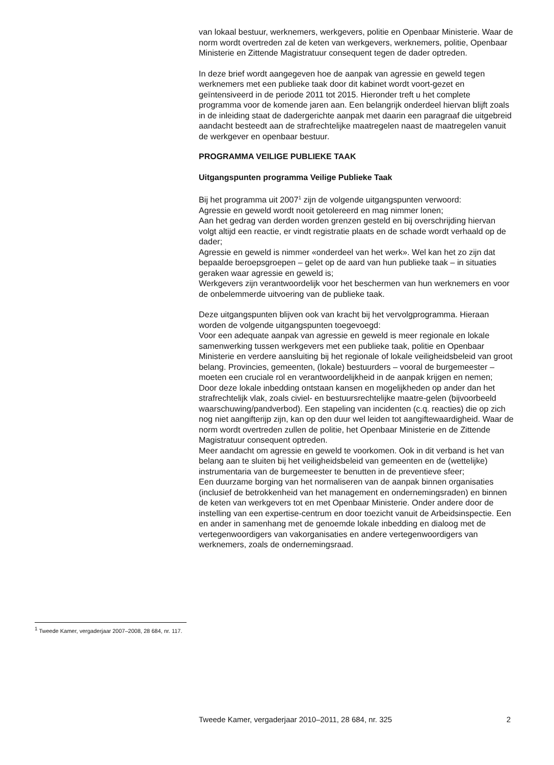van lokaal bestuur, werknemers, werkgevers, politie en Openbaar Ministerie. Waar de norm wordt overtreden zal de keten van werkgevers, werknemers, politie, Openbaar Ministerie en Zittende Magistratuur consequent tegen de dader optreden.
In deze brief wordt aangegeven hoe de aanpak van agressie en geweld tegen werknemers met een publieke taak door dit kabinet wordt voort-gezet en geïntensiveerd in de periode 2011 tot 2015. Hieronder treft u het complete programma voor de komende jaren aan. Een belangrijk onderdeel hiervan blijft zoals in de inleiding staat de dadergerichte aanpak met daarin een paragraaf die uitgebreid aandacht besteedt aan de strafrechtelijke maatregelen naast de maatregelen vanuit de werkgever en openbaar bestuur.
PROGRAMMA VEILIGE PUBLIEKE TAAK
Uitgangspunten programma Veilige Publieke Taak
Bij het programma uit 2007<sup>1</sup> zijn de volgende uitgangspunten verwoord:
Agressie en geweld wordt nooit getolereerd en mag nimmer lonen;
Aan het gedrag van derden worden grenzen gesteld en bij overschrijding hiervan volgt altijd een reactie, er vindt registratie plaats en de schade wordt verhaald op de dader;
Agressie en geweld is nimmer «onderdeel van het werk». Wel kan het zo zijn dat bepaalde beroepsgroepen – gelet op de aard van hun publieke taak – in situaties geraken waar agressie en geweld is;
Werkgevers zijn verantwoordelijk voor het beschermen van hun werknemers en voor de onbelemmerde uitvoering van de publieke taak.
Deze uitgangspunten blijven ook van kracht bij het vervolgprogramma. Hieraan worden de volgende uitgangspunten toegevoegd:
Voor een adequate aanpak van agressie en geweld is meer regionale en lokale samenwerking tussen werkgevers met een publieke taak, politie en Openbaar Ministerie en verdere aansluiting bij het regionale of lokale veiligheidsbeleid van groot belang. Provincies, gemeenten, (lokale) bestuurders – vooral de burgemeester – moeten een cruciale rol en verantwoordelijkheid in de aanpak krijgen en nemen;
Door deze lokale inbedding ontstaan kansen en mogelijkheden op ander dan het strafrechtelijk vlak, zoals civiel- en bestuursrechtelijke maatre-gelen (bijvoorbeeld waarschuwing/pandverbod). Een stapeling van incidenten (c.q. reacties) die op zich nog niet aangifterijp zijn, kan op den duur wel leiden tot aangiftewaardigheid. Waar de norm wordt overtreden zullen de politie, het Openbaar Ministerie en de Zittende Magistratuur consequent optreden.
Meer aandacht om agressie en geweld te voorkomen. Ook in dit verband is het van belang aan te sluiten bij het veiligheidsbeleid van gemeenten en de (wettelijke) instrumentaria van de burgemeester te benutten in de preventieve sfeer;
Een duurzame borging van het normaliseren van de aanpak binnen organisaties (inclusief de betrokkenheid van het management en ondernemingsraden) en binnen de keten van werkgevers tot en met Openbaar Ministerie. Onder andere door de instelling van een expertise-centrum en door toezicht vanuit de Arbeidsinspectie. Een en ander in samenhang met de genoemde lokale inbedding en dialoog met de vertegenwoordigers van vakorganisaties en andere vertegenwoordigers van werknemers, zoals de ondernemingsraad.
<sup>1</sup> Tweede Kamer, vergaderjaar 2007–2008, 28 684, nr. 117.
Tweede Kamer, vergaderjaar 2010–2011, 28 684, nr. 325 2